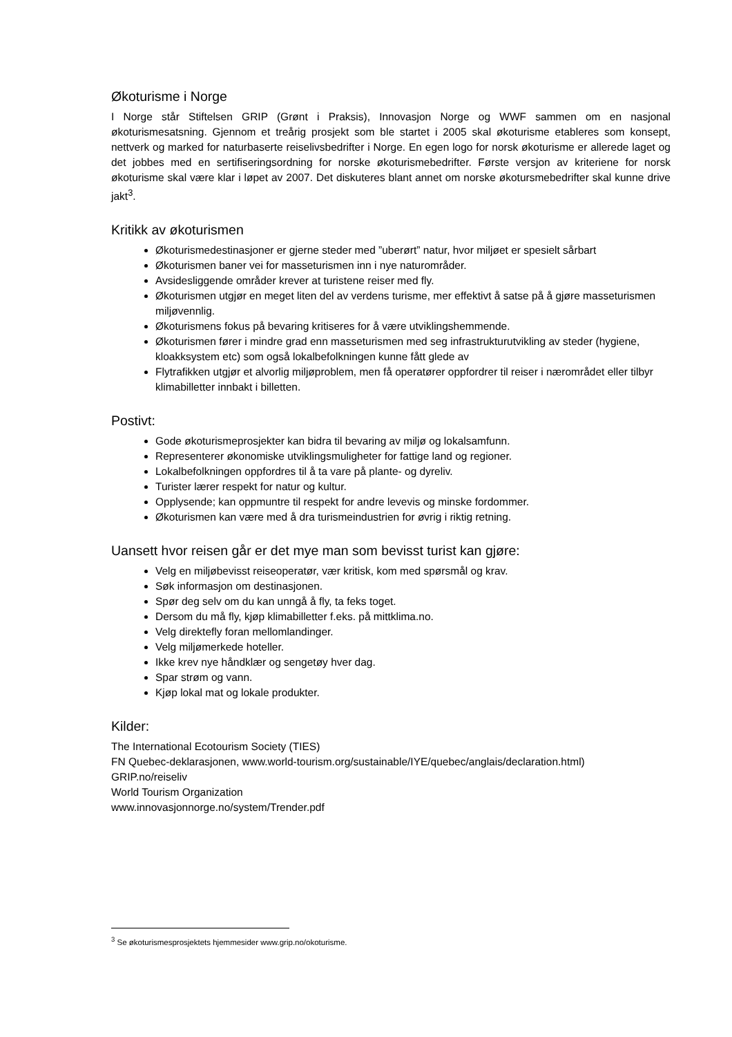Økoturisme i Norge
I Norge står Stiftelsen GRIP (Grønt i Praksis), Innovasjon Norge og WWF sammen om en nasjonal økoturismesatsning. Gjennom et treårig prosjekt som ble startet i 2005 skal økoturisme etableres som konsept, nettverk og marked for naturbaserte reiselivsbedrifter i Norge. En egen logo for norsk økoturisme er allerede laget og det jobbes med en sertifiseringsordning for norske økoturismebedrifter. Første versjon av kriteriene for norsk økoturisme skal være klar i løpet av 2007. Det diskuteres blant annet om norske økotursmebedrifter skal kunne drive jakt<sup>3</sup>.
Kritikk av økoturismen
Økoturismedestinasjoner er gjerne steder med ”uberørt” natur, hvor miljøet er spesielt sårbart
Økoturismen baner vei for masseturismen inn i nye naturområder.
Avsidesliggende områder krever at turistene reiser med fly.
Økoturismen utgjør en meget liten del av verdens turisme, mer effektivt å satse på å gjøre masseturismen miljøvennlig.
Økoturismens fokus på bevaring kritiseres for å være utviklingshemmende.
Økoturismen fører i mindre grad enn masseturismen med seg infrastrukturutvikling av steder (hygiene, kloakksystem etc) som også lokalbefolkningen kunne fått glede av
Flytrafikken utgjør et alvorlig miljøproblem, men få operatører oppfordrer til reiser i nærområdet eller tilbyr klimabilletter innbakt i billetten.
Postivt:
Gode økoturismeprosjekter kan bidra til bevaring av miljø og lokalsamfunn.
Representerer økonomiske utviklingsmuligheter for fattige land og regioner.
Lokalbefolkningen oppfordres til å ta vare på plante- og dyreliv.
Turister lærer respekt for natur og kultur.
Opplysende; kan oppmuntre til respekt for andre levevis og minske fordommer.
Økoturismen kan være med å dra turismeindustrien for øvrig i riktig retning.
Uansett hvor reisen går er det mye man som bevisst turist kan gjøre:
Velg en miljøbevisst reiseoperatør, vær kritisk, kom med spørsmål og krav.
Søk informasjon om destinasjonen.
Spør deg selv om du kan unngå å fly, ta feks toget.
Dersom du må fly, kjøp klimabilletter f.eks. på mittklima.no.
Velg direktefly foran mellomlandinger.
Velg miljømerkede hoteller.
Ikke krev nye håndklær og sengetøy hver dag.
Spar strøm og vann.
Kjøp lokal mat og lokale produkter.
Kilder:
The International Ecotourism Society (TIES)
FN Quebec-deklarasjonen, www.world-tourism.org/sustainable/IYE/quebec/anglais/declaration.html)
GRIP.no/reiseliv
World Tourism Organization
www.innovasjonnorge.no/system/Trender.pdf
<sup>3</sup> Se økoturismesprosjektets hjemmesider www.grip.no/okoturisme.